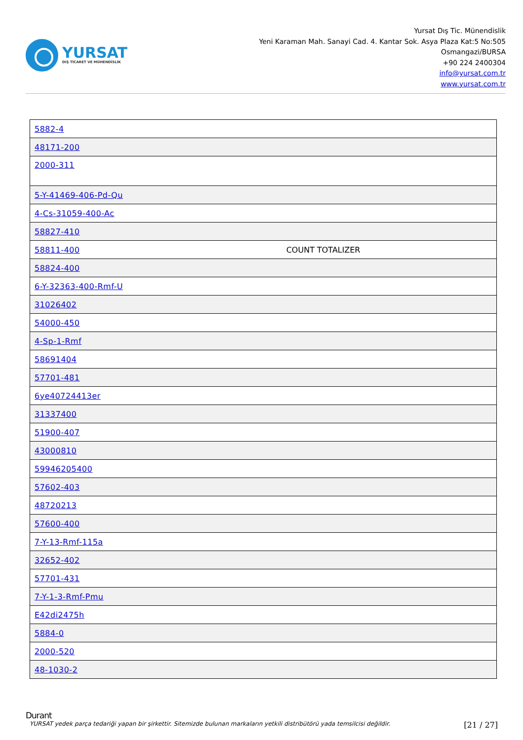YURSAT
DIŞ TİCARET VE MÜHENDİSLİK
Yursat Dış Tic. Münendislik
Yeni Karaman Mah. Sanayi Cad. 4. Kantar Sok. Asya Plaza Kat:5 No:505
Osmangazi/BURSA
+90 224 2400304
info@yursat.com.tr
www.yursat.com.tr
| 5882-4 | |
| 48171-200 | |
| 2000-311 | |
| 5-Y-41469-406-Pd-Qu | |
| 4-Cs-31059-400-Ac | |
| 58827-410 | |
| 58811-400 | COUNT TOTALIZER |
| 58824-400 | |
| 6-Y-32363-400-Rmf-U | |
| 31026402 | |
| 54000-450 | |
| 4-Sp-1-Rmf | |
| 58691404 | |
| 57701-481 | |
| 6ye40724413er | |
| 31337400 | |
| 51900-407 | |
| 43000810 | |
| 59946205400 | |
| 57602-403 | |
| 48720213 | |
| 57600-400 | |
| 7-Y-13-Rmf-115a | |
| 32652-402 | |
| 57701-431 | |
| 7-Y-1-3-Rmf-Pmu | |
| E42di2475h | |
| 5884-0 | |
| 2000-520 | |
| 48-1030-2 | |
Durant
YURSAT yedek parça tedariği yapan bir şirkettir. Sitemizde bulunan markaların yetkili distribütörü yada temsilcisi değildir. [21 / 27]